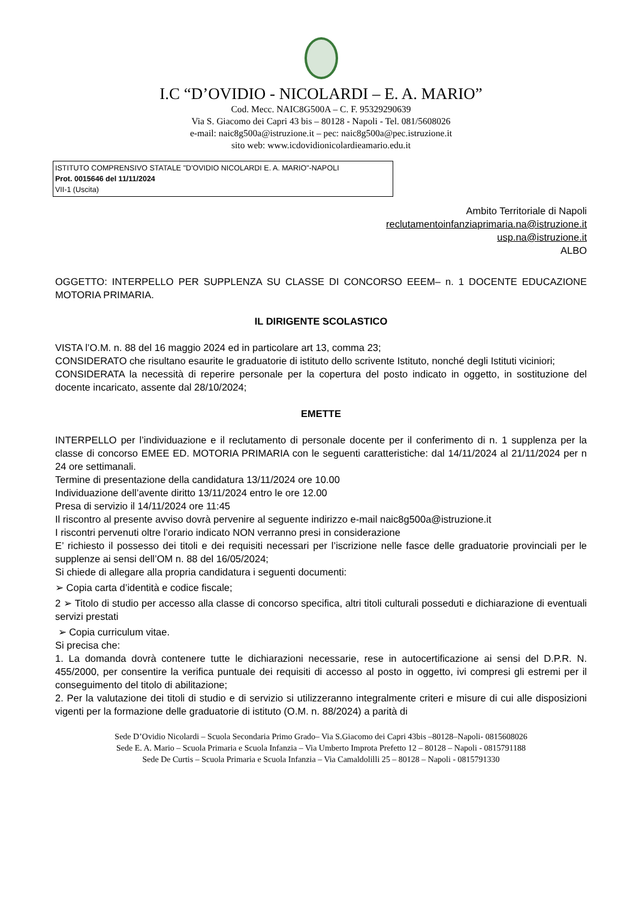I.C “D’OVIDIO - NICOLARDI – E. A. MARIO”
Cod. Mecc. NAIC8G500A – C. F. 95329290639
Via S. Giacomo dei Capri 43 bis – 80128 - Napoli - Tel. 081/5608026
e-mail: naic8g500a@istruzione.it – pec: naic8g500a@pec.istruzione.it
sito web: www.icdovidionicolardieamario.edu.it
ISTITUTO COMPRENSIVO STATALE "D'OVIDIO NICOLARDI E. A. MARIO"-NAPOLI
Prot. 0015646 del 11/11/2024
VII-1 (Uscita)
Ambito Territoriale di Napoli
reclutamentoinfanziaprimaria.na@istruzione.it
usp.na@istruzione.it
ALBO
OGGETTO: INTERPELLO PER SUPPLENZA SU CLASSE DI CONCORSO EEEM– n. 1 DOCENTE EDUCAZIONE MOTORIA PRIMARIA.
IL DIRIGENTE SCOLASTICO
VISTA l’O.M. n. 88 del 16 maggio 2024 ed in particolare art 13, comma 23;
CONSIDERATO che risultano esaurite le graduatorie di istituto dello scrivente Istituto, nonché degli Istituti viciniori;
CONSIDERATA la necessità di reperire personale per la copertura del posto indicato in oggetto, in sostituzione del docente incaricato, assente dal 28/10/2024;
EMETTE
INTERPELLO per l’individuazione e il reclutamento di personale docente per il conferimento di n. 1 supplenza per la classe di concorso EMEE ED. MOTORIA PRIMARIA con le seguenti caratteristiche: dal 14/11/2024 al 21/11/2024 per n 24 ore settimanali.
Termine di presentazione della candidatura 13/11/2024 ore 10.00
Individuazione dell’avente diritto 13/11/2024 entro le ore 12.00
Presa di servizio il 14/11/2024 ore 11:45
Il riscontro al presente avviso dovrà pervenire al seguente indirizzo e-mail naic8g500a@istruzione.it
I riscontri pervenuti oltre l’orario indicato NON verranno presi in considerazione
E’ richiesto il possesso dei titoli e dei requisiti necessari per l’iscrizione nelle fasce delle graduatorie provinciali per le supplenze ai sensi dell’OM n. 88 del 16/05/2024;
Si chiede di allegare alla propria candidatura i seguenti documenti:
➢ Copia carta d’identità e codice fiscale;
2 ➢ Titolo di studio per accesso alla classe di concorso specifica, altri titoli culturali posseduti e dichiarazione di eventuali servizi prestati
➢ Copia curriculum vitae.
Si precisa che:
1. La domanda dovrà contenere tutte le dichiarazioni necessarie, rese in autocertificazione ai sensi del D.P.R. N. 455/2000, per consentire la verifica puntuale dei requisiti di accesso al posto in oggetto, ivi compresi gli estremi per il conseguimento del titolo di abilitazione;
2. Per la valutazione dei titoli di studio e di servizio si utilizzeranno integralmente criteri e misure di cui alle disposizioni vigenti per la formazione delle graduatorie di istituto (O.M. n. 88/2024) a parità di
Sede D’Ovidio Nicolardi – Scuola Secondaria Primo Grado– Via S.Giacomo dei Capri 43bis –80128–Napoli- 0815608026
Sede E. A. Mario – Scuola Primaria e Scuola Infanzia – Via Umberto Improta Prefetto 12 – 80128 – Napoli - 0815791188
Sede De Curtis – Scuola Primaria e Scuola Infanzia – Via Camaldolilli 25 – 80128 – Napoli - 0815791330